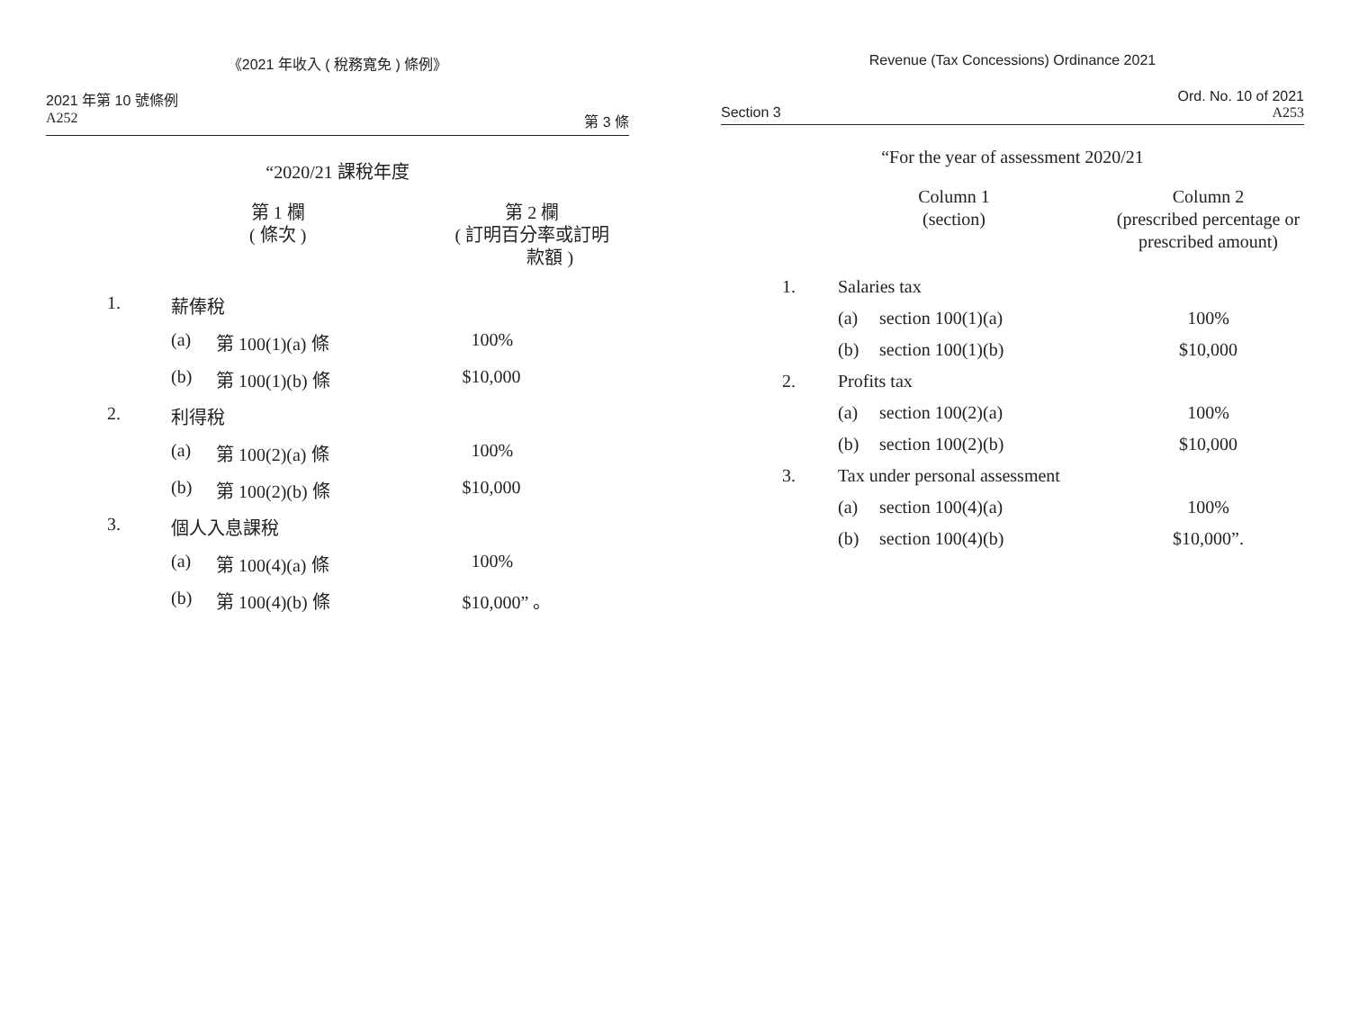《2021 年收入 ( 稅務寬免 ) 條例》
2021 年第 10 號條例
A252 第 3 條
“2020/21 課稅年度
| | 第 1 欄 ( 條次 ) | | 第 2 欄 ( 訂明百分率或訂明 款額 ) |
| 1. | 薪俸稅 | | |
| | (a) | 第 100(1)(a) 條 | 100% |
| | (b) | 第 100(1)(b) 條 | $10,000 |
| 2. | 利得稅 | | |
| | (a) | 第 100(2)(a) 條 | 100% |
| | (b) | 第 100(2)(b) 條 | $10,000 |
| 3. | 個人入息課稅 | | |
| | (a) | 第 100(4)(a) 條 | 100% |
| | (b) | 第 100(4)(b) 條 | $10,000” 。 |
Revenue (Tax Concessions) Ordinance 2021
Ord. No. 10 of 2021
Section 3 A253
“For the year of assessment 2020/21
| | Column 1 (section) | | Column 2 (prescribed percentage or prescribed amount) |
| 1. | Salaries tax | | |
| | (a) | section 100(1)(a) | 100% |
| | (b) | section 100(1)(b) | $10,000 |
| 2. | Profits tax | | |
| | (a) | section 100(2)(a) | 100% |
| | (b) | section 100(2)(b) | $10,000 |
| 3. | Tax under personal assessment | | |
| | (a) | section 100(4)(a) | 100% |
| | (b) | section 100(4)(b) | $10,000”. |